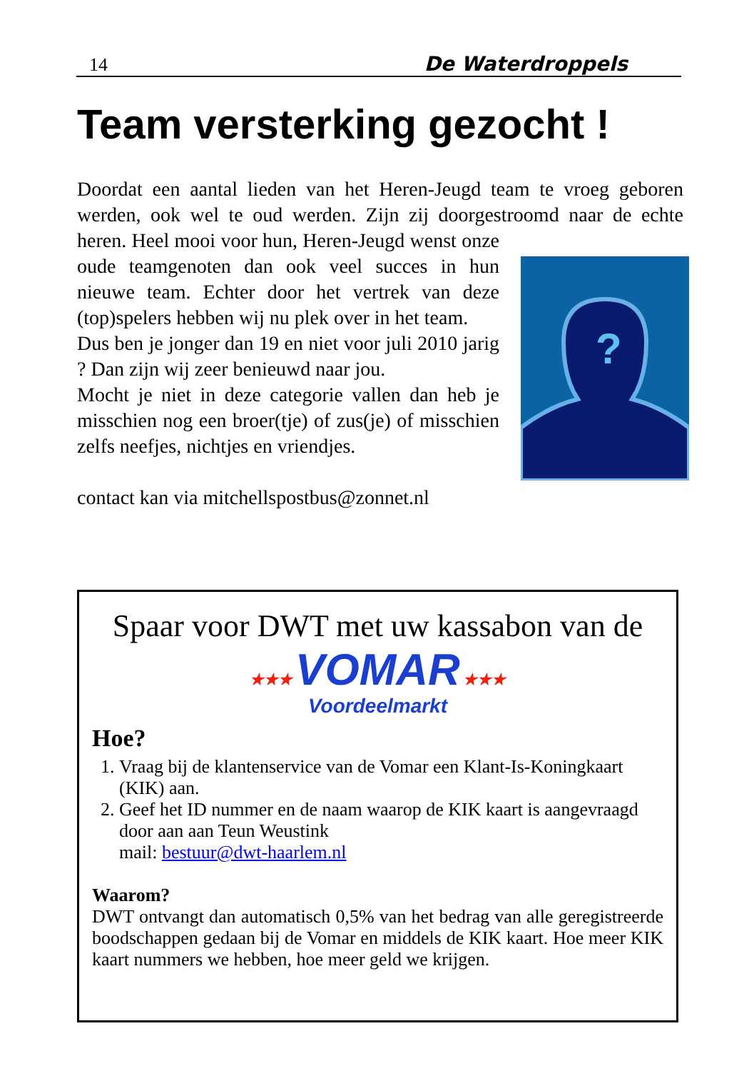14 De Waterdroppels
Team versterking gezocht !
Doordat een aantal lieden van het Heren-Jeugd team te vroeg geboren werden, ook wel te oud werden. Zijn zij doorgestroomd naar de echte
?
heren. Heel mooi voor hun, Heren-Jeugd wenst onze oude teamgenoten dan ook veel succes in hun nieuwe team. Echter door het vertrek van deze (top)spelers hebben wij nu plek over in het team.
Dus ben je jonger dan 19 en niet voor juli 2010 jarig ? Dan zijn wij zeer benieuwd naar jou.
Mocht je niet in deze categorie vallen dan heb je misschien nog een broer(tje) of zus(je) of misschien zelfs neefjes, nichtjes en vriendjes.
contact kan via mitchellspostbus@zonnet.nl
Spaar voor DWT met uw kassabon van de
★★★ VOMAR ★★★
Voordeelmarkt
Hoe?
1. Vraag bij de klantenservice van de Vomar een Klant-Is-Koningkaart (KIK) aan.
2. Geef het ID nummer en de naam waarop de KIK kaart is aangevraagd door aan aan Teun Weustink
mail: bestuur@dwt-haarlem.nl
Waarom?
DWT ontvangt dan automatisch 0,5% van het bedrag van alle geregistreerde boodschappen gedaan bij de Vomar en middels de KIK kaart. Hoe meer KIK kaart nummers we hebben, hoe meer geld we krijgen.